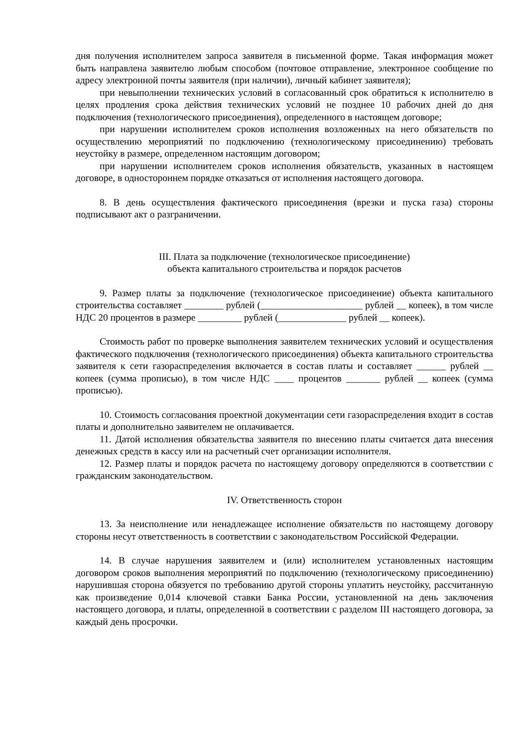дня получения исполнителем запроса заявителя в письменной форме. Такая информация может быть направлена заявителю любым способом (почтовое отправление, электронное сообщение по адресу электронной почты заявителя (при наличии), личный кабинет заявителя);
при невыполнении технических условий в согласованный срок обратиться к исполнителю в целях продления срока действия технических условий не позднее 10 рабочих дней до дня подключения (технологического присоединения), определенного в настоящем договоре;
при нарушении исполнителем сроков исполнения возложенных на него обязательств по осуществлению мероприятий по подключению (технологическому присоединению) требовать неустойку в размере, определенном настоящим договором;
при нарушении исполнителем сроков исполнения обязательств, указанных в настоящем договоре, в одностороннем порядке отказаться от исполнения настоящего договора.
8. В день осуществления фактического присоединения (врезки и пуска газа) стороны подписывают акт о разграничении.
III. Плата за подключение (технологическое присоединение)
объекта капитального строительства и порядок расчетов
9. Размер платы за подключение (технологическое присоединение) объекта капитального строительства составляет ________ рублей (_____________________ рублей __ копеек), в том числе НДС 20 процентов в размере _________ рублей (______________ рублей __ копеек).
Стоимость работ по проверке выполнения заявителем технических условий и осуществления фактического подключения (технологического присоединения) объекта капитального строительства заявителя к сети газораспределения включается в состав платы и составляет ______ рублей __ копеек (сумма прописью), в том числе НДС ____ процентов _______ рублей __ копеек (сумма прописью).
10. Стоимость согласования проектной документации сети газораспределения входит в состав платы и дополнительно заявителем не оплачивается.
11. Датой исполнения обязательства заявителя по внесению платы считается дата внесения денежных средств в кассу или на расчетный счет организации исполнителя.
12. Размер платы и порядок расчета по настоящему договору определяются в соответствии с гражданским законодательством.
IV. Ответственность сторон
13. За неисполнение или ненадлежащее исполнение обязательств по настоящему договору стороны несут ответственность в соответствии с законодательством Российской Федерации.
14. В случае нарушения заявителем и (или) исполнителем установленных настоящим договором сроков выполнения мероприятий по подключению (технологическому присоединению) нарушившая сторона обязуется по требованию другой стороны уплатить неустойку, рассчитанную как произведение 0,014 ключевой ставки Банка России, установленной на день заключения настоящего договора, и платы, определенной в соответствии с разделом III настоящего договора, за каждый день просрочки.